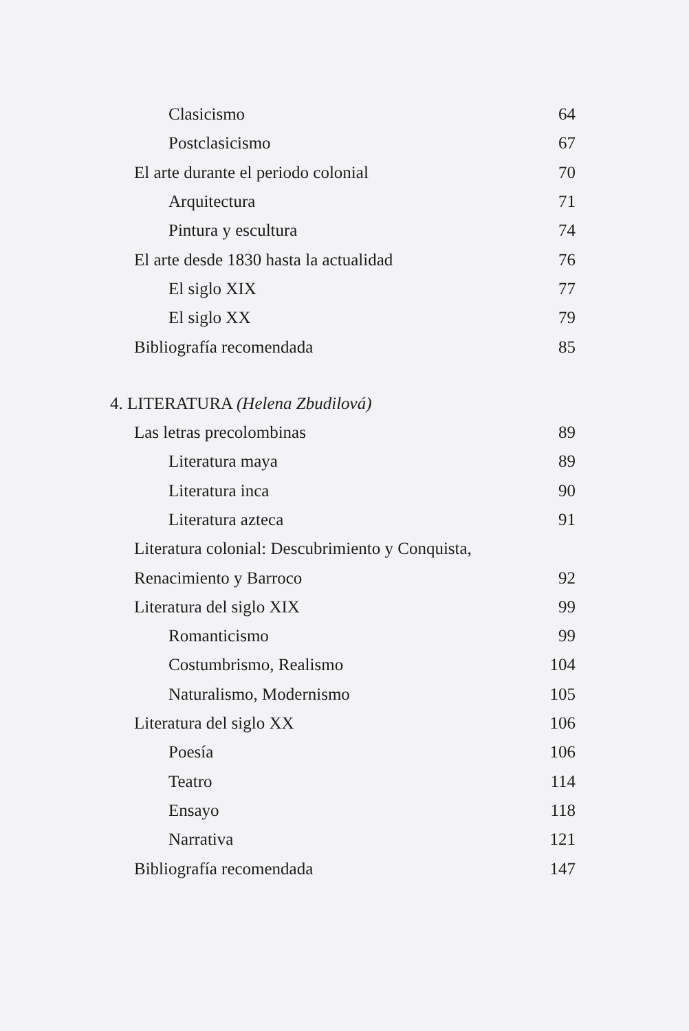Clasicismo 64
Postclasicismo 67
El arte durante el periodo colonial 70
Arquitectura 71
Pintura y escultura 74
El arte desde 1830 hasta la actualidad 76
El siglo XIX 77
El siglo XX 79
Bibliografía recomendada 85
4. LITERATURA (Helena Zbudilová)
Las letras precolombinas 89
Literatura maya 89
Literatura inca 90
Literatura azteca 91
Literatura colonial: Descubrimiento y Conquista,
Renacimiento y Barroco 92
Literatura del siglo XIX 99
Romanticismo 99
Costumbrismo, Realismo 104
Naturalismo, Modernismo 105
Literatura del siglo XX 106
Poesía 106
Teatro 114
Ensayo 118
Narrativa 121
Bibliografía recomendada 147